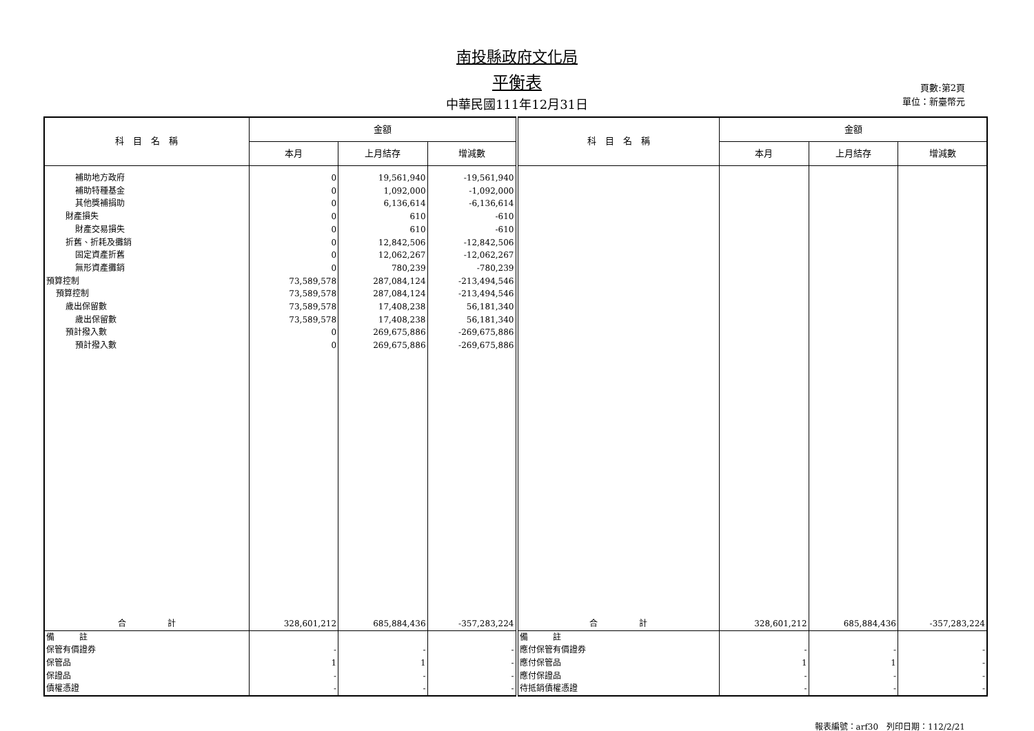南投縣政府文化局
平衡表
中華民國111年12月31日
頁數:第2頁
單位：新臺幣元
| 科 目 名 稱 | 金額 | | | 科 目 名 稱 | 金額 | | |
| --- | --- | --- | --- | --- | --- | --- | --- |
| | 本月 | 上月結存 | 增減數 | | 本月 | 上月結存 | 增減數 |
| 補助地方政府 | 0 | 19,561,940 | -19,561,940 | | | | |
| 補助特種基金 | 0 | 1,092,000 | -1,092,000 | | | | |
| 其他獎補捐助 | 0 | 6,136,614 | -6,136,614 | | | | |
| 財產損失 | 0 | 610 | -610 | | | | |
| 財產交易損失 | 0 | 610 | -610 | | | | |
| 折舊、折耗及攤銷 | 0 | 12,842,506 | -12,842,506 | | | | |
| 固定資產折舊 | 0 | 12,062,267 | -12,062,267 | | | | |
| 無形資產攤銷 | 0 | 780,239 | -780,239 | | | | |
| 預算控制 | 73,589,578 | 287,084,124 | -213,494,546 | | | | |
| 預算控制 | 73,589,578 | 287,084,124 | -213,494,546 | | | | |
| 歲出保留數 | 73,589,578 | 17,408,238 | 56,181,340 | | | | |
| 歲出保留數 | 73,589,578 | 17,408,238 | 56,181,340 | | | | |
| 預計撥入數 | 0 | 269,675,886 | -269,675,886 | | | | |
| 預計撥入數 | 0 | 269,675,886 | -269,675,886 | | | | |
| 合 計 | 328,601,212 | 685,884,436 | -357,283,224 | 合 計 | 328,601,212 | 685,884,436 | -357,283,224 |
| 備 註 | | | | 備 註 | | | |
| 保管有價證券 | - | - | - | 應付保管有價證券 | - | - | - |
| 保管品 | 1 | 1 | - | 應付保管品 | 1 | 1 | - |
| 保證品 | - | - | - | 應付保證品 | - | - | - |
| 債權憑證 | - | - | - | 待抵銷債權憑證 | - | - | - |
報表編號：arf30　列印日期：112/2/21